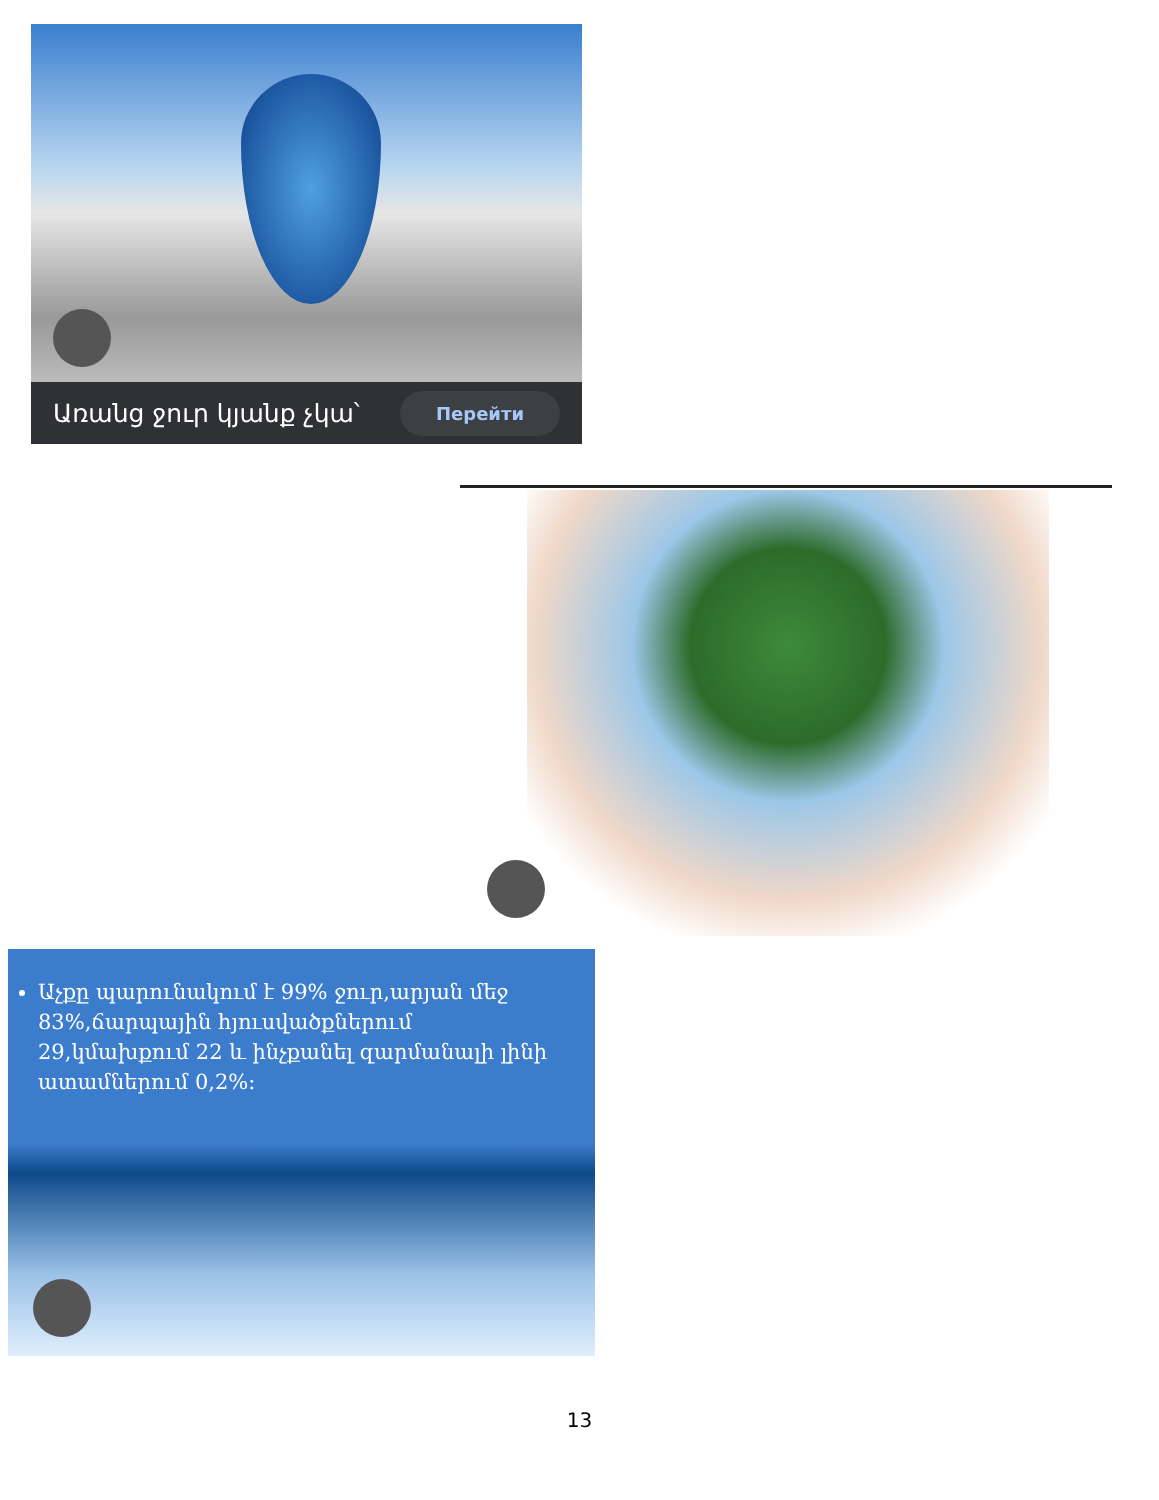Առանց ջուր կյանք չկա՝ Перейти
Աչքը պարունակում է 99% ջուր,արյան մեջ 83%,ճարպային հյուսվածքներում 29,կմախքում 22 և ինչքանել զարմանալի լինի ատամներում 0,2%:
13